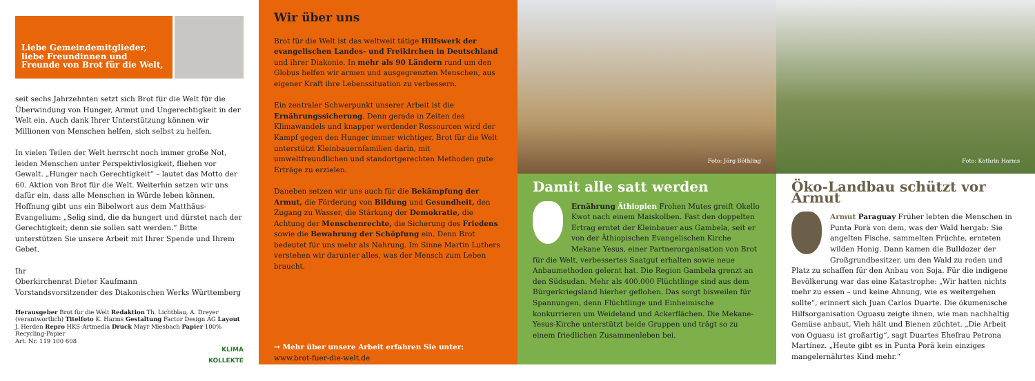Liebe Gemeindemitglieder, liebe Freundinnen und Freunde von Brot für die Welt,
seit sechs Jahrzehnten setzt sich Brot für die Welt für die Überwindung von Hunger, Armut und Ungerechtigkeit in der Welt ein. Auch dank Ihrer Unterstützung können wir Millionen von Menschen helfen, sich selbst zu helfen.
In vielen Teilen der Welt herrscht noch immer große Not, leiden Menschen unter Perspektivlosigkeit, fliehen vor Gewalt. „Hunger nach Gerechtigkeit“ – lautet das Motto der 60. Aktion von Brot für die Welt. Weiterhin setzen wir uns dafür ein, dass alle Menschen in Würde leben können. Hoffnung gibt uns ein Bibelwort aus dem Matthäus-Evangelium: „Selig sind, die da hungert und dürstet nach der Gerechtigkeit; denn sie sollen satt werden.“ Bitte unterstützen Sie unsere Arbeit mit Ihrer Spende und Ihrem Gebet.
Ihr
Oberkirchenrat Dieter Kaufmann
Vorstandsvorsitzender des Diakonischen Werks Württemberg
Herausgeber Brot für die Welt Redaktion Th. Lichtblau, A. Dreyer (verantwortlich) Titelfoto K. Harms Gestaltung Factor Design AG Layout J. Herden Repro HKS-Artmedia Druck Mayr Miesbach Papier 100% Recycling-Papier
Art. Nr. 119 100 608
KLIMA
KOLLEKTE
Wir über uns
Brot für die Welt ist das weltweit tätige Hilfswerk der evangelischen Landes- und Freikirchen in Deutschland und ihrer Diakonie. In mehr als 90 Ländern rund um den Globus helfen wir armen und ausgegrenzten Menschen, aus eigener Kraft ihre Lebenssituation zu verbessern.
Ein zentraler Schwerpunkt unserer Arbeit ist die Ernährungssicherung. Denn gerade in Zeiten des Klimawandels und knapper werdender Ressourcen wird der Kampf gegen den Hunger immer wichtiger. Brot für die Welt unterstützt Kleinbauernfamilien darin, mit umweltfreundlichen und standortgerechten Methoden gute Erträge zu erzielen.
Daneben setzen wir uns auch für die Bekämpfung der Armut, die Förderung von Bildung und Gesundheit, den Zugang zu Wasser, die Stärkung der Demokratie, die Achtung der Menschenrechte, die Sicherung des Friedens sowie die Bewahrung der Schöpfung ein. Denn Brot bedeutet für uns mehr als Nahrung. Im Sinne Martin Luthers verstehen wir darunter alles, was der Mensch zum Leben braucht.
→ Mehr über unsere Arbeit erfahren Sie unter:
www.brot-fuer-die-welt.de
Foto: Jörg Böthling
Damit alle satt werden
Ernährung Äthiopien Frohen Mutes greift Okello Kwot nach einem Maiskolben. Fast den doppelten Ertrag erntet der Kleinbauer aus Gambela, seit er von der Äthiopischen Evangelischen Kirche Mekane Yesus, einer Partnerorganisation von Brot für die Welt, verbessertes Saatgut erhalten sowie neue Anbaumethoden gelernt hat. Die Region Gambela grenzt an den Südsudan. Mehr als 400.000 Flüchtlinge sind aus dem Bürgerkriegsland hierher geflohen. Das sorgt bisweilen für Spannungen, denn Flüchtlinge und Einheimische konkurrieren um Weideland und Ackerflächen. Die Mekane-Yesus-Kirche unterstützt beide Gruppen und trägt so zu einem friedlichen Zusammenleben bei.
Foto: Kathrin Harms
Öko-Landbau schützt vor Armut
Armut Paraguay Früher lebten die Menschen in Punta Porä von dem, was der Wald hergab: Sie angelten Fische, sammelten Früchte, ernteten wilden Honig. Dann kamen die Bulldozer der Großgrundbesitzer, um den Wald zu roden und Platz zu schaffen für den Anbau von Soja. Für die indigene Bevölkerung war das eine Katastrophe: „Wir hatten nichts mehr zu essen – und keine Ahnung, wie es weitergehen sollte“, erinnert sich Juan Carlos Duarte. Die ökumenische Hilfsorganisation Oguasu zeigte ihnen, wie man nachhaltig Gemüse anbaut, Vieh hält und Bienen züchtet. „Die Arbeit von Oguasu ist großartig“, sagt Duartes Ehefrau Petrona Martínez. „Heute gibt es in Punta Porä kein einziges mangelernährtes Kind mehr.“